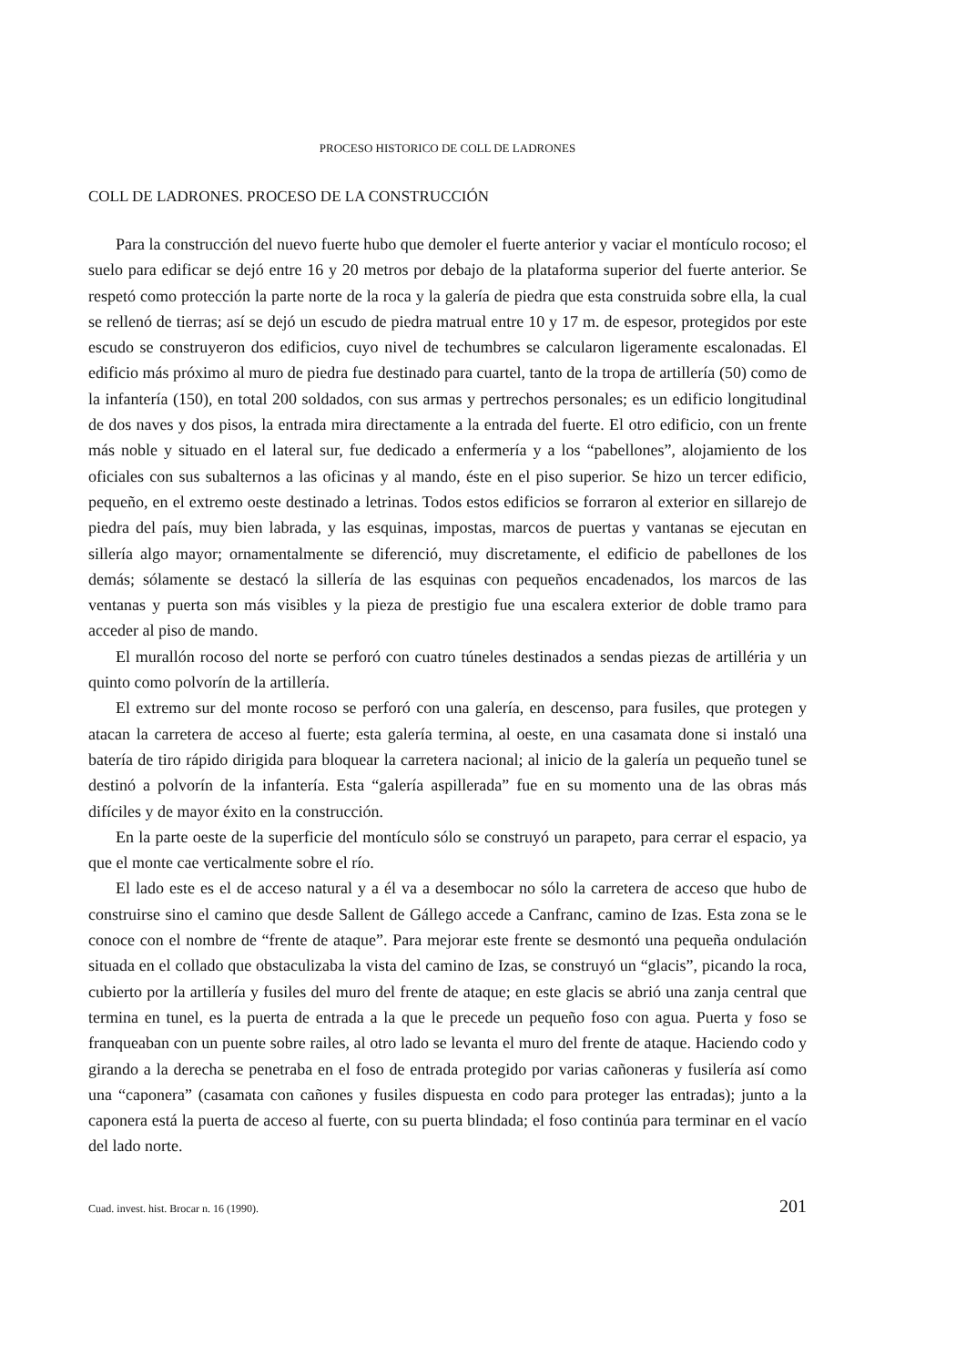PROCESO HISTORICO DE COLL DE LADRONES
COLL DE LADRONES. PROCESO DE LA CONSTRUCCIÓN
Para la construcción del nuevo fuerte hubo que demoler el fuerte anterior y vaciar el montículo rocoso; el suelo para edificar se dejó entre 16 y 20 metros por debajo de la plataforma superior del fuerte anterior. Se respetó como protección la parte norte de la roca y la galería de piedra que esta construida sobre ella, la cual se rellenó de tierras; así se dejó un escudo de piedra matrual entre 10 y 17 m. de espesor, protegidos por este escudo se construyeron dos edificios, cuyo nivel de techumbres se calcularon ligeramente escalonadas. El edificio más próximo al muro de piedra fue destinado para cuartel, tanto de la tropa de artillería (50) como de la infantería (150), en total 200 soldados, con sus armas y pertrechos personales; es un edificio longitudinal de dos naves y dos pisos, la entrada mira directamente a la entrada del fuerte. El otro edificio, con un frente más noble y situado en el lateral sur, fue dedicado a enfermería y a los “pabellones”, alojamiento de los oficiales con sus subalternos a las oficinas y al mando, éste en el piso superior. Se hizo un tercer edificio, pequeño, en el extremo oeste destinado a letrinas. Todos estos edificios se forraron al exterior en sillarejo de piedra del país, muy bien labrada, y las esquinas, impostas, marcos de puertas y vantanas se ejecutan en sillería algo mayor; ornamentalmente se diferenció, muy discretamente, el edificio de pabellones de los demás; sólamente se destacó la sillería de las esquinas con pequeños encadenados, los marcos de las ventanas y puerta son más visibles y la pieza de prestigio fue una escalera exterior de doble tramo para acceder al piso de mando.
El murallón rocoso del norte se perforó con cuatro túneles destinados a sendas piezas de artilléria y un quinto como polvorín de la artillería.
El extremo sur del monte rocoso se perforó con una galería, en descenso, para fusiles, que protegen y atacan la carretera de acceso al fuerte; esta galería termina, al oeste, en una casamata done si instaló una batería de tiro rápido dirigida para bloquear la carretera nacional; al inicio de la galería un pequeño tunel se destinó a polvorín de la infantería. Esta “galería aspillerada” fue en su momento una de las obras más difíciles y de mayor éxito en la construcción.
En la parte oeste de la superficie del montículo sólo se construyó un parapeto, para cerrar el espacio, ya que el monte cae verticalmente sobre el río.
El lado este es el de acceso natural y a él va a desembocar no sólo la carretera de acceso que hubo de construirse sino el camino que desde Sallent de Gállego accede a Canfranc, camino de Izas. Esta zona se le conoce con el nombre de “frente de ataque”. Para mejorar este frente se desmontó una pequeña ondulación situada en el collado que obstaculizaba la vista del camino de Izas, se construyó un “glacis”, picando la roca, cubierto por la artillería y fusiles del muro del frente de ataque; en este glacis se abrió una zanja central que termina en tunel, es la puerta de entrada a la que le precede un pequeño foso con agua. Puerta y foso se franqueaban con un puente sobre railes, al otro lado se levanta el muro del frente de ataque. Haciendo codo y girando a la derecha se penetraba en el foso de entrada protegido por varias cañoneras y fusilería así como una “caponera” (casamata con cañones y fusiles dispuesta en codo para proteger las entradas); junto a la caponera está la puerta de acceso al fuerte, con su puerta blindada; el foso continúa para terminar en el vacío del lado norte.
Cuad. invest. hist. Brocar n. 16 (1990). 201